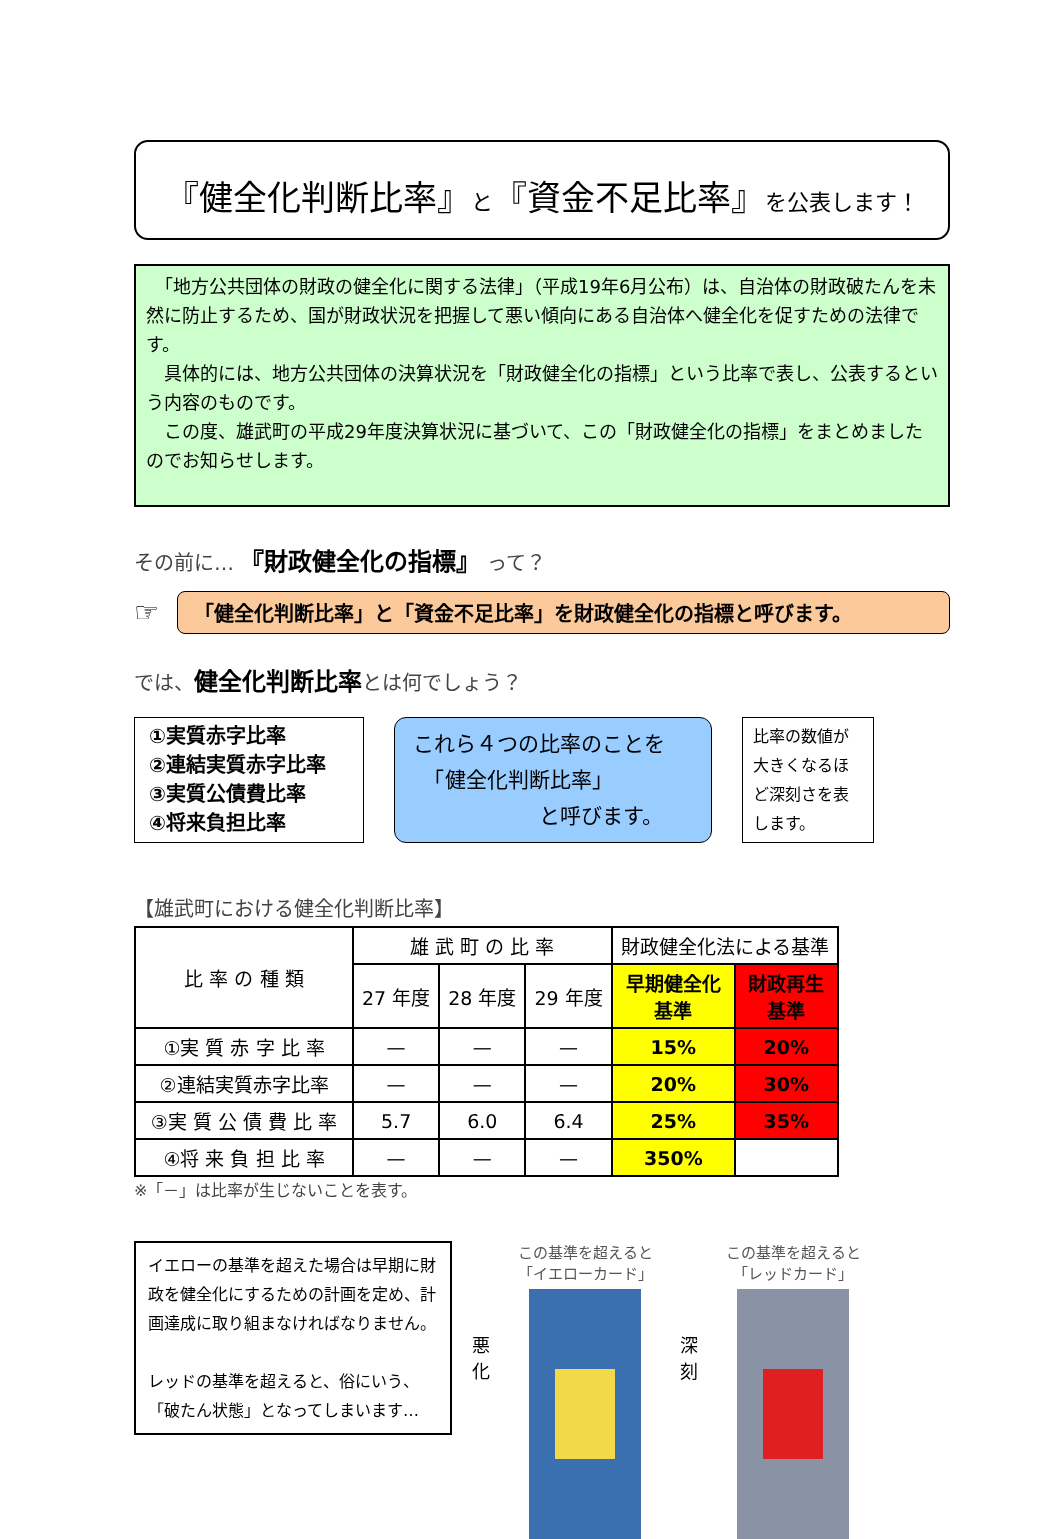『健全化判断比率』と『資金不足比率』を公表します！
　「地方公共団体の財政の健全化に関する法律」（平成19年6月公布）は、自治体の財政破たんを未然に防止するため、国が財政状況を把握して悪い傾向にある自治体へ健全化を促すための法律です。
　具体的には、地方公共団体の決算状況を「財政健全化の指標」という比率で表し、公表するという内容のものです。
　この度、雄武町の平成29年度決算状況に基づいて、この「財政健全化の指標」をまとめましたのでお知らせします。
その前に… 『財政健全化の指標』 って？
☞
「健全化判断比率」と「資金不足比率」を財政健全化の指標と呼びます。
では、健全化判断比率とは何でしょう？
①実質赤字比率
②連結実質赤字比率
③実質公債費比率
④将来負担比率
これら４つの比率のことを
　「健全化判断比率」
　　　　　　と呼びます。
比率の数値が大きくなるほど深刻さを表します。
【雄武町における健全化判断比率】
| 比 率 の 種 類 | 雄 武 町 の 比 率 | | | 財政健全化法による基準 | |
| --- | --- | --- | --- | --- | --- |
| | 27 年度 | 28 年度 | 29 年度 | 早期健全化 基準 | 財政再生 基準 |
| ①実 質 赤 字 比 率 | — | — | — | 15% | 20% |
| ②連結実質赤字比率 | — | — | — | 20% | 30% |
| ③実 質 公 債 費 比 率 | 5.7 | 6.0 | 6.4 | 25% | 35% |
| ④将 来 負 担 比 率 | — | — | — | 350% | |
※「－」は比率が生じないことを表す。
イエローの基準を超えた場合は早期に財政を健全化にするための計画を定め、計画達成に取り組まなければなりません。
レッドの基準を超えると、俗にいう、「破たん状態」となってしまいます…
悪
化
この基準を超えると
「イエローカード」
深
刻
この基準を超えると
「レッドカード」